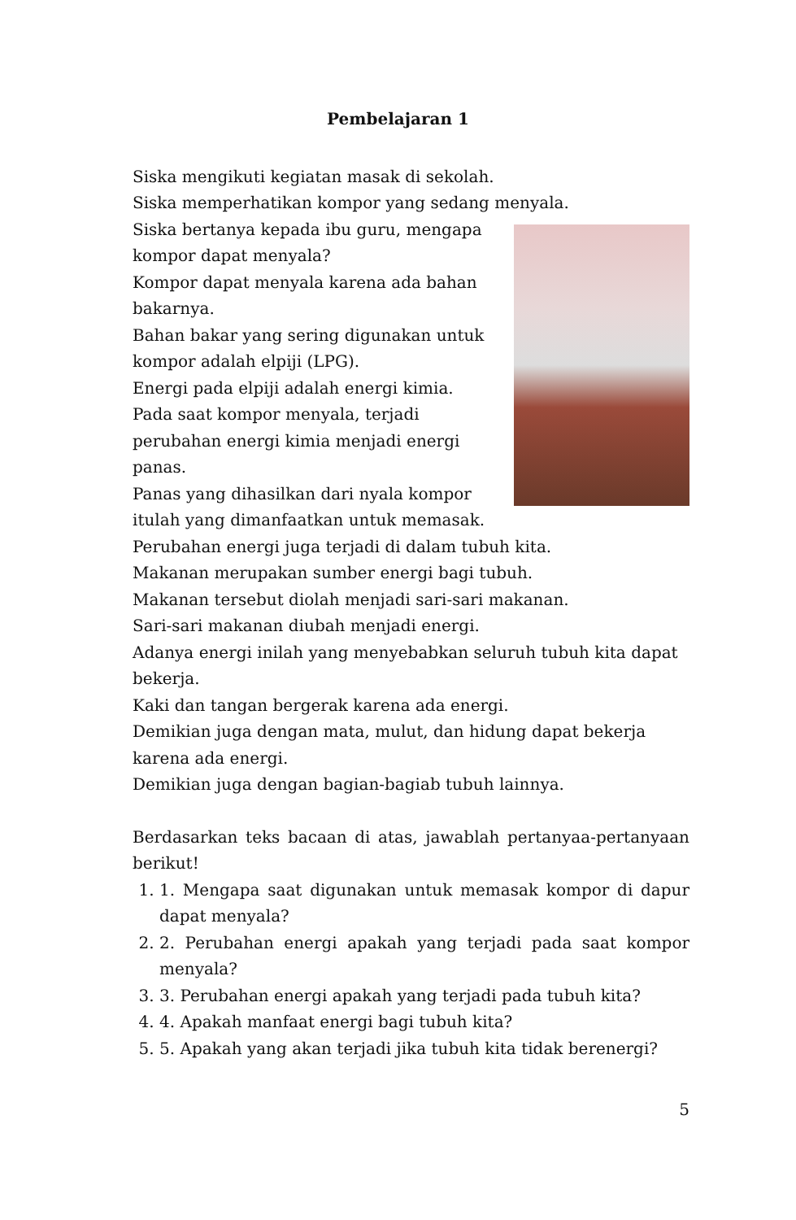Pembelajaran 1
Siska mengikuti kegiatan masak di sekolah.
Siska memperhatikan kompor yang sedang menyala.
Siska bertanya kepada ibu guru, mengapa kompor dapat menyala?
Kompor dapat menyala karena ada bahan bakarnya.
Bahan bakar yang sering digunakan untuk kompor adalah elpiji (LPG).
Energi pada elpiji adalah energi kimia.
Pada saat kompor menyala, terjadi perubahan energi kimia menjadi energi panas.
Panas yang dihasilkan dari nyala kompor itulah yang dimanfaatkan untuk memasak.
Perubahan energi juga terjadi di dalam tubuh kita.
Makanan merupakan sumber energi bagi tubuh.
Makanan tersebut diolah menjadi sari-sari makanan.
Sari-sari makanan diubah menjadi energi.
Adanya energi inilah yang menyebabkan seluruh tubuh kita dapat bekerja.
Kaki dan tangan bergerak karena ada energi.
Demikian juga dengan mata, mulut, dan hidung dapat bekerja karena ada energi.
Demikian juga dengan bagian-bagiab tubuh lainnya.
Berdasarkan teks bacaan di atas, jawablah pertanyaa-pertanyaan berikut!
1. 1. Mengapa saat digunakan untuk memasak kompor di dapur dapat menyala?
2. 2. Perubahan energi apakah yang terjadi pada saat kompor menyala?
3. 3. Perubahan energi apakah yang terjadi pada tubuh kita?
4. 4. Apakah manfaat energi bagi tubuh kita?
5. 5. Apakah yang akan terjadi jika tubuh kita tidak berenergi?
5